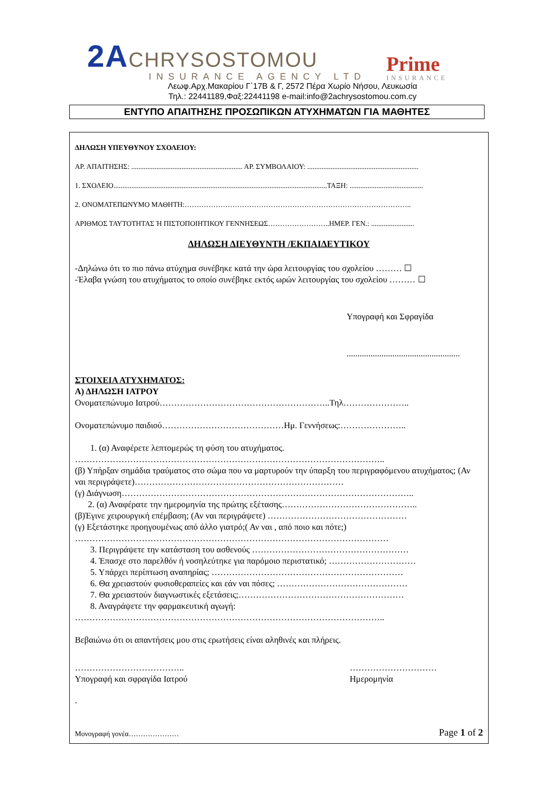2ACHRYSOSTOMOU
INSURANCE AGENCY LTD
Prime
INSURANCE
Λεωφ.Αρχ.Μακαρίου Γ΄17Β & Γ, 2572 Πέρα Χωρίο Νήσου, Λευκωσία
Τηλ.: 22441189,Φαξ:22441198 e-mail:info@2achrysostomou.com.cy
ΕΝΤΥΠΟ ΑΠΑΙΤΗΣΗΣ ΠΡΟΣΩΠΙΚΩΝ ΑΤΥΧΗΜΑΤΩΝ ΓΙΑ ΜΑΘΗΤΕΣ
ΔΗΛΩΣΗ ΥΠΕΥΘΥΝΟΥ ΣΧΟΛΕΙΟΥ:
ΑΡ. ΑΠΑΙΤΗΣΗΣ: .............................................................. ΑΡ. ΣΥΜΒΟΛΑΙΟΥ: ..............................................................
1. ΣΧΟΛΕΙΟ.......................................................................................................................ΤΑΞΗ: .........................................
2. ΟΝΟΜΑΤΕΠΩΝΥΜΟ ΜΑΘΗΤΗ:…………………………………………………………………………………..
ΑΡΙΘΜΟΣ ΤΑΥΤΟΤΗΤΑΣ Ή ΠΙΣΤΟΠΟΙΗΤΙΚΟΥ ΓΕΝΝΗΣΕΩΣ……………………..ΗΜΕΡ. ΓΕΝ.: ........................
ΔΗΛΩΣΗ ΔΙΕΥΘΥΝΤΗ /ΕΚΠΑΙΔΕΥΤΙΚΟΥ
-Δηλώνω ότι το πιο πάνω ατύχημα συνέβηκε κατά την ώρα λειτουργίας του σχολείου ……… ☐
-Έλαβα γνώση του ατυχήματος το οποίο συνέβηκε εκτός ωρών λειτουργίας του σχολείου ……… ☐
Υπογραφή και Σφραγίδα
....................................................
ΣΤΟΙΧΕΙΑ ΑΤΥΧΗΜΑΤΟΣ:
Α) ΔΗΛΩΣΗ ΙΑΤΡΟΥ
Ονοματεπώνυμο Ιατρού…………………………………………………..Τηλ…………………..
Ονοματεπώνυμο παιδιού……………………………………Ημ. Γεννήσεως:…………………..
1. (α) Αναφέρετε λεπτομερώς τη φύση του ατυχήματος.
……………………………………………………………………………………………..
(β) Υπήρξαν σημάδια τραύματος στο σώμα που να μαρτυρούν την ύπαρξη του περιγραφόμενου ατυχήματος; (Αν ναι περιγράψετε)………………………………………………………………
(γ) Διάγνωση………………………………………………………………………………………..
2. (α) Αναφέρατε την ημερομηνία της πρώτης εξέτασης………………………………………..
(β)Έγινε χειρουργική επέμβαση; (Αν ναι περιγράψετε) …………………………………………
(γ) Εξετάστηκε προηγουμένως από άλλο γιατρό;( Αν ναι , από ποιο και πότε;)
………………………………………………………………………………………………
3. Περιγράψετε την κατάσταση του ασθενούς ………………………………………………
4. Έπασχε στο παρελθόν ή νοσηλεύτηκε για παρόμοιο περιστατικό; …………………………
5. Υπάρχει περίπτωση αναπηρίας; …………………………………………………………
6. Θα χρειαστούν φυσιοθεραπείες και εάν ναι πόσες; ………………………………………
7. Θα χρειαστούν διαγνωστικές εξετάσεις;…………………………………………………
8. Αναγράψετε την φαρμακευτική αγωγή:
……………………………………………………………………………………………..
Βεβαιώνω ότι οι απαντήσεις μου στις ερωτήσεις είναι αληθινές και πλήρεις.
………………………………..
Υπογραφή και σφραγίδα Ιατρού
…………………………
Ημερομηνία
.
Μονογραφή γονέα………………… Page 1 of 2